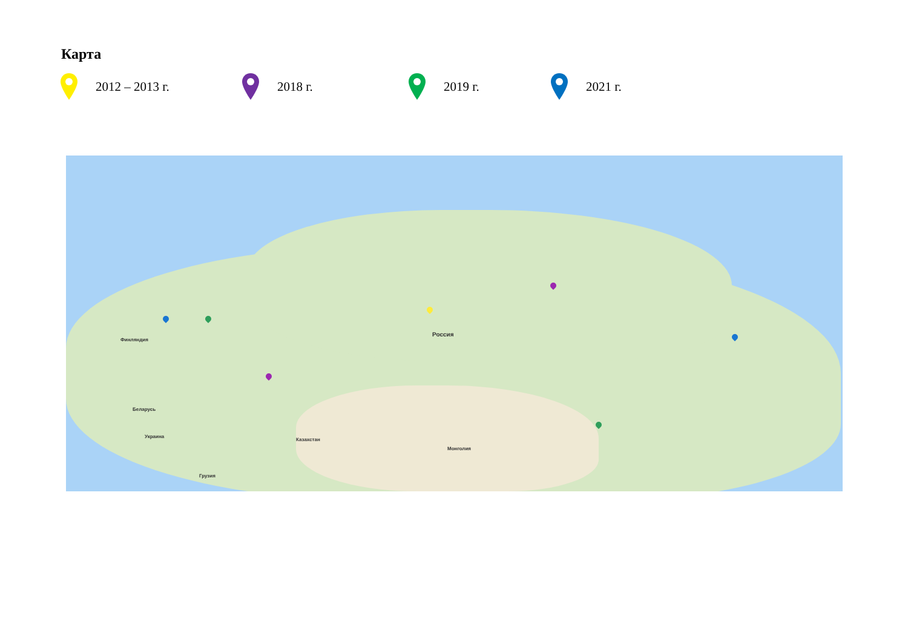Карта
2012 – 2013 г. 2018 г. 2019 г. 2021 г.
Россия
Казахстан
Монголия
Финляндия
Беларусь
Украина
Грузия